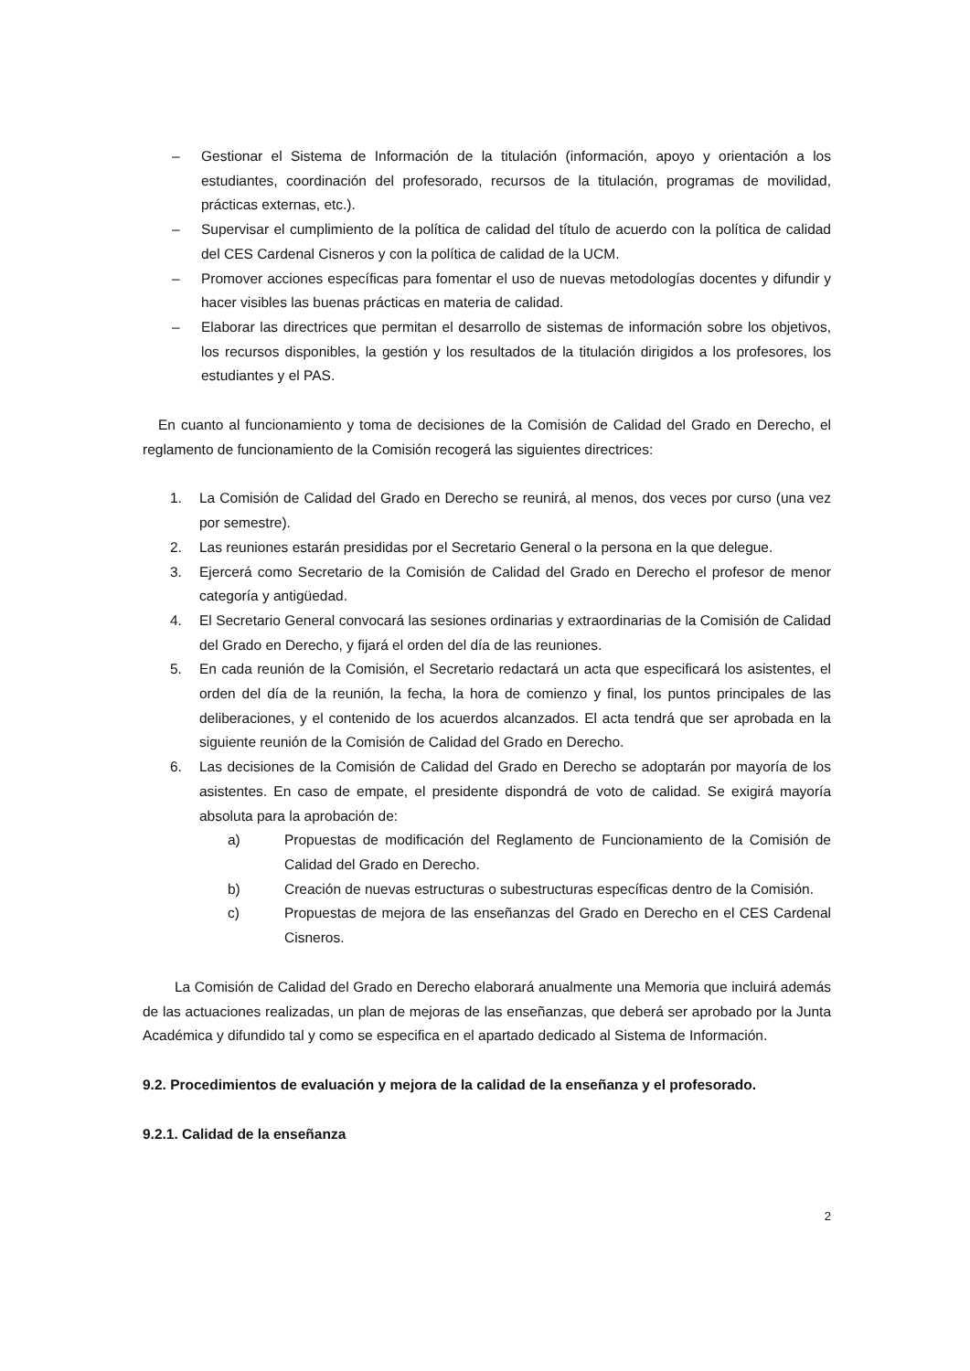– Gestionar el Sistema de Información de la titulación (información, apoyo y orientación a los estudiantes, coordinación del profesorado, recursos de la titulación, programas de movilidad, prácticas externas, etc.).
– Supervisar el cumplimiento de la política de calidad del título de acuerdo con la política de calidad del CES Cardenal Cisneros y con la política de calidad de la UCM.
– Promover acciones específicas para fomentar el uso de nuevas metodologías docentes y difundir y hacer visibles las buenas prácticas en materia de calidad.
– Elaborar las directrices que permitan el desarrollo de sistemas de información sobre los objetivos, los recursos disponibles, la gestión y los resultados de la titulación dirigidos a los profesores, los estudiantes y el PAS.
En cuanto al funcionamiento y toma de decisiones de la Comisión de Calidad del Grado en Derecho, el reglamento de funcionamiento de la Comisión recogerá las siguientes directrices:
1. La Comisión de Calidad del Grado en Derecho se reunirá, al menos, dos veces por curso (una vez por semestre).
2. Las reuniones estarán presididas por el Secretario General o la persona en la que delegue.
3. Ejercerá como Secretario de la Comisión de Calidad del Grado en Derecho el profesor de menor categoría y antigüedad.
4. El Secretario General convocará las sesiones ordinarias y extraordinarias de la Comisión de Calidad del Grado en Derecho, y fijará el orden del día de las reuniones.
5. En cada reunión de la Comisión, el Secretario redactará un acta que especificará los asistentes, el orden del día de la reunión, la fecha, la hora de comienzo y final, los puntos principales de las deliberaciones, y el contenido de los acuerdos alcanzados. El acta tendrá que ser aprobada en la siguiente reunión de la Comisión de Calidad del Grado en Derecho.
6. Las decisiones de la Comisión de Calidad del Grado en Derecho se adoptarán por mayoría de los asistentes. En caso de empate, el presidente dispondrá de voto de calidad. Se exigirá mayoría absoluta para la aprobación de:
a) Propuestas de modificación del Reglamento de Funcionamiento de la Comisión de Calidad del Grado en Derecho.
b) Creación de nuevas estructuras o subestructuras específicas dentro de la Comisión.
c) Propuestas de mejora de las enseñanzas del Grado en Derecho en el CES Cardenal Cisneros.
La Comisión de Calidad del Grado en Derecho elaborará anualmente una Memoria que incluirá además de las actuaciones realizadas, un plan de mejoras de las enseñanzas, que deberá ser aprobado por la Junta Académica y difundido tal y como se especifica en el apartado dedicado al Sistema de Información.
9.2. Procedimientos de evaluación y mejora de la calidad de la enseñanza y el profesorado.
9.2.1. Calidad de la enseñanza
2